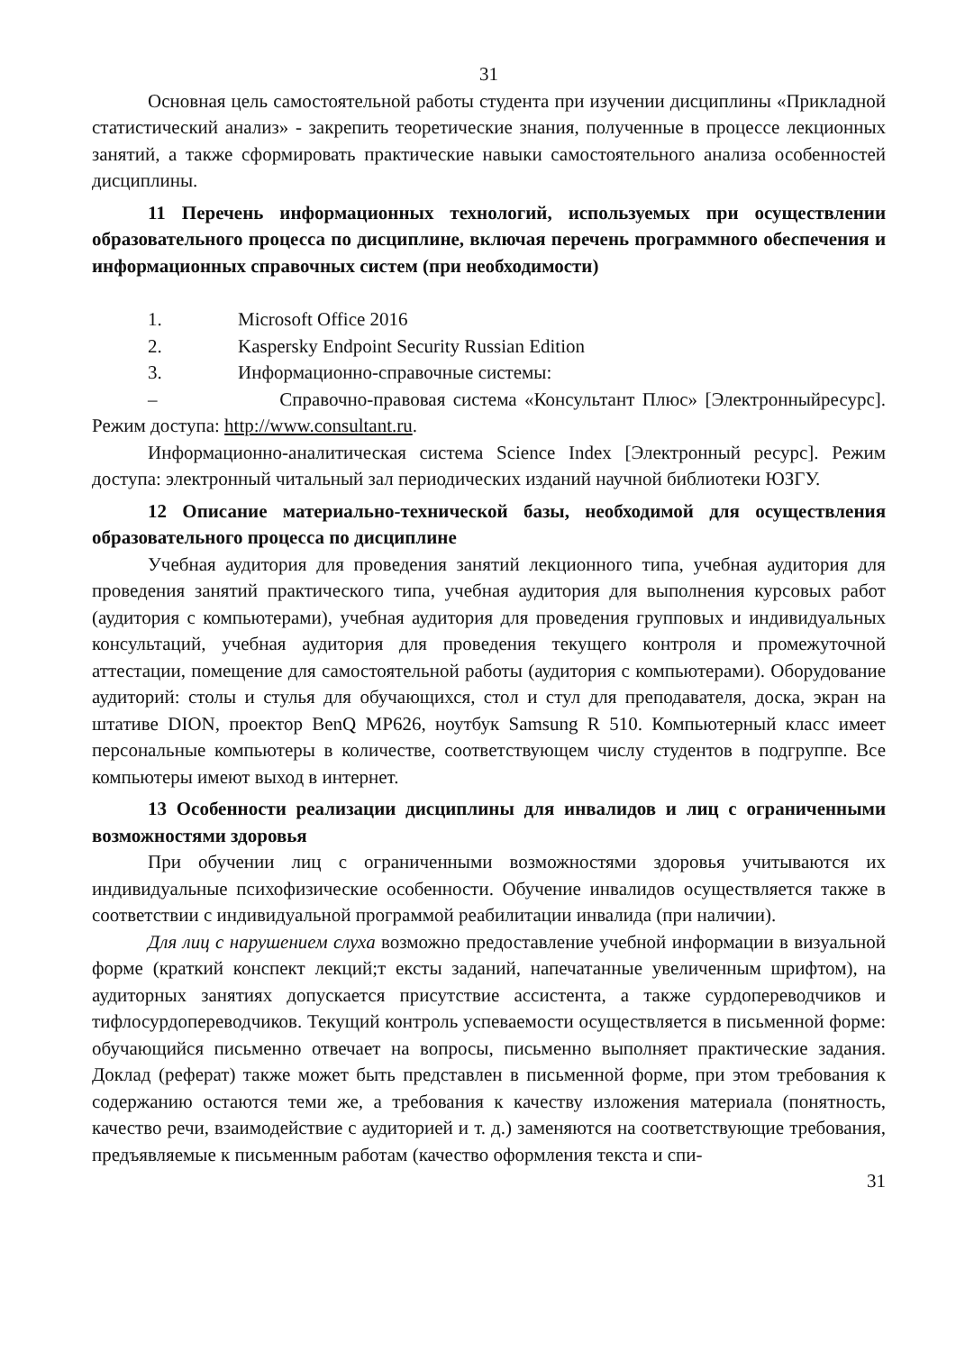31
Основная цель самостоятельной работы студента при изучении дисциплины «Прикладной статистический анализ» - закрепить теоретические знания, полученные в процессе лекционных занятий, а также сформировать практические навыки самостоятельного анализа особенностей дисциплины.
11 Перечень информационных технологий, используемых при осуществлении образовательного процесса по дисциплине, включая перечень программного обеспечения и информационных справочных систем (при необходимости)
1. Microsoft Office 2016
2. Kaspersky Endpoint Security Russian Edition
3. Информационно-справочные системы:
– Справочно-правовая система «Консультант Плюс» [Электронныйресурс]. Режим доступа: http://www.consultant.ru.
Информационно-аналитическая система Science Index [Электронный ресурс]. Режим доступа: электронный читальный зал периодических изданий научной библиотеки ЮЗГУ.
12 Описание материально-технической базы, необходимой для осуществления образовательного процесса по дисциплине
Учебная аудитория для проведения занятий лекционного типа, учебная аудитория для проведения занятий практического типа, учебная аудитория для выполнения курсовых работ (аудитория с компьютерами), учебная аудитория для проведения групповых и индивидуальных консультаций, учебная аудитория для проведения текущего контроля и промежуточной аттестации, помещение для самостоятельной работы (аудитория с компьютерами). Оборудование аудиторий: столы и стулья для обучающихся, стол и стул для преподавателя, доска, экран на штативе DION, проектор BenQ MP626, ноутбук Samsung R 510. Компьютерный класс имеет персональные компьютеры в количестве, соответствующем числу студентов в подгруппе. Все компьютеры имеют выход в интернет.
13 Особенности реализации дисциплины для инвалидов и лиц с ограниченными возможностями здоровья
При обучении лиц с ограниченными возможностями здоровья учитываются их индивидуальные психофизические особенности. Обучение инвалидов осуществляется также в соответствии с индивидуальной программой реабилитации инвалида (при наличии).
Для лиц с нарушением слуха возможно предоставление учебной информации в визуальной форме (краткий конспект лекций;т ексты заданий, напечатанные увеличенным шрифтом), на аудиторных занятиях допускается присутствие ассистента, а также сурдопереводчиков и тифлосурдопереводчиков. Текущий контроль успеваемости осуществляется в письменной форме: обучающийся письменно отвечает на вопросы, письменно выполняет практические задания. Доклад (реферат) также может быть представлен в письменной форме, при этом требования к содержанию остаются теми же, а требования к качеству изложения материала (понятность, качество речи, взаимодействие с аудиторией и т. д.) заменяются на соответствующие требования, предъявляемые к письменным работам (качество оформления текста и спи-
31